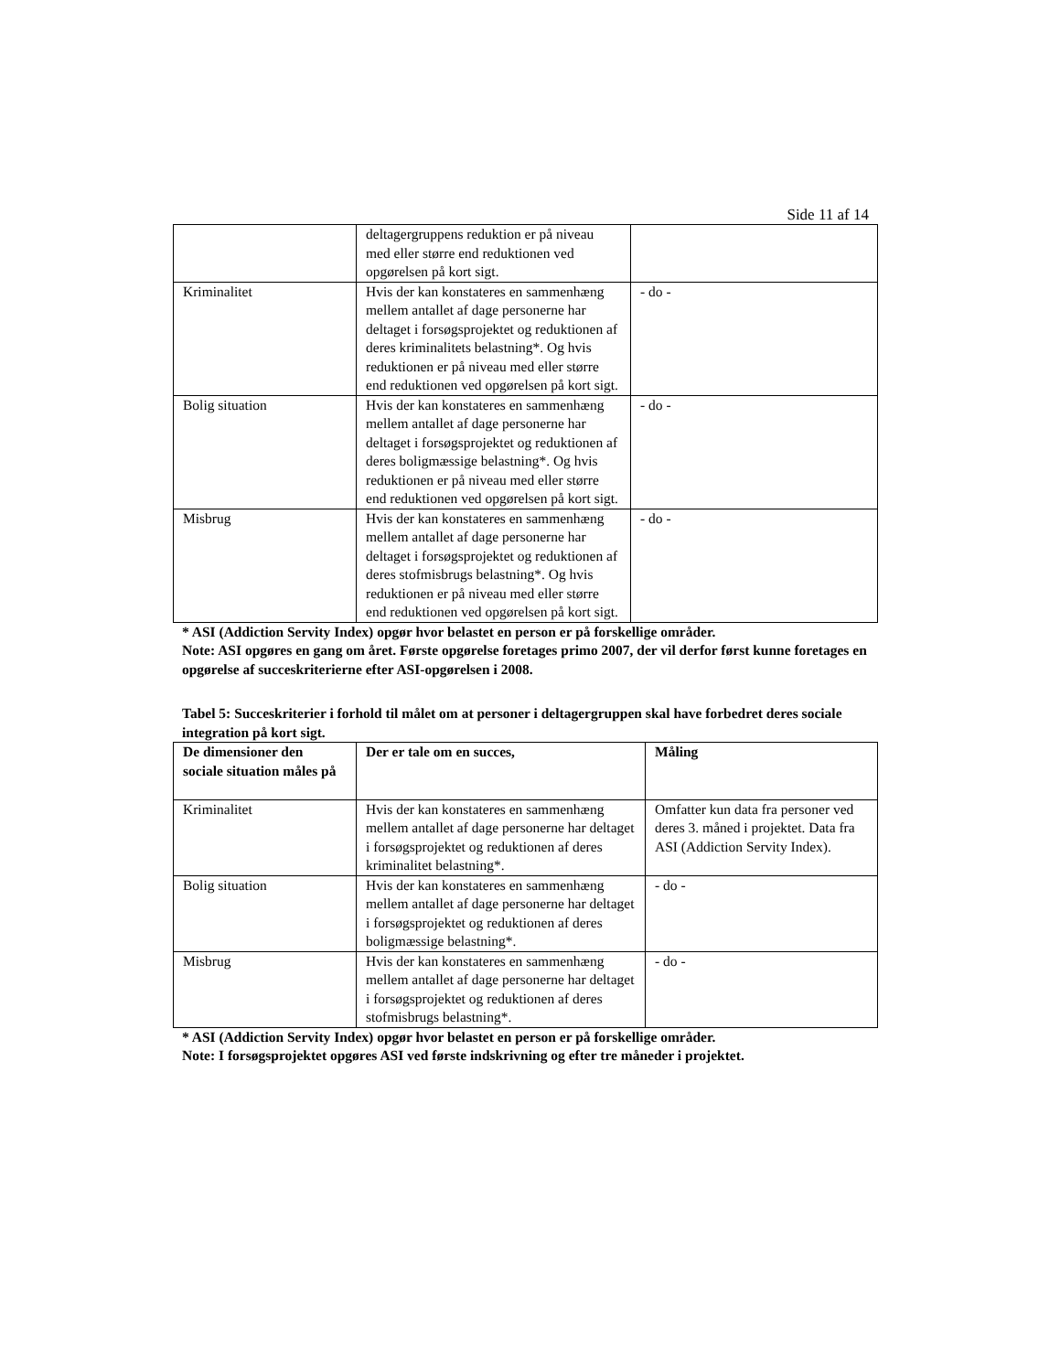Side 11 af 14
| | deltagergruppens reduktion er på niveau med eller større end reduktionen ved opgørelsen på kort sigt. | |
| Kriminalitet | Hvis der kan konstateres en sammenhæng mellem antallet af dage personerne har deltaget i forsøgsprojektet og reduktionen af deres kriminalitets belastning*. Og hvis reduktionen er på niveau med eller større end reduktionen ved opgørelsen på kort sigt. | - do - |
| Bolig situation | Hvis der kan konstateres en sammenhæng mellem antallet af dage personerne har deltaget i forsøgsprojektet og reduktionen af deres boligmæssige belastning*. Og hvis reduktionen er på niveau med eller større end reduktionen ved opgørelsen på kort sigt. | - do - |
| Misbrug | Hvis der kan konstateres en sammenhæng mellem antallet af dage personerne har deltaget i forsøgsprojektet og reduktionen af deres stofmisbrugs belastning*. Og hvis reduktionen er på niveau med eller større end reduktionen ved opgørelsen på kort sigt. | - do - |
* ASI (Addiction Servity Index) opgør hvor belastet en person er på forskellige områder.
Note: ASI opgøres en gang om året. Første opgørelse foretages primo 2007, der vil derfor først kunne foretages en opgørelse af succeskriterierne efter ASI-opgørelsen i 2008.
Tabel 5: Succeskriterier i forhold til målet om at personer i deltagergruppen skal have forbedret deres sociale integration på kort sigt.
| De dimensioner den sociale situation måles på | Der er tale om en succes, | Måling |
| --- | --- | --- |
| Kriminalitet | Hvis der kan konstateres en sammenhæng mellem antallet af dage personerne har deltaget i forsøgsprojektet og reduktionen af deres kriminalitet belastning*. | Omfatter kun data fra personer ved deres 3. måned i projektet. Data fra ASI (Addiction Servity Index). |
| Bolig situation | Hvis der kan konstateres en sammenhæng mellem antallet af dage personerne har deltaget i forsøgsprojektet og reduktionen af deres boligmæssige belastning*. | - do - |
| Misbrug | Hvis der kan konstateres en sammenhæng mellem antallet af dage personerne har deltaget i forsøgsprojektet og reduktionen af deres stofmisbrugs belastning*. | - do - |
* ASI (Addiction Servity Index) opgør hvor belastet en person er på forskellige områder.
Note: I forsøgsprojektet opgøres ASI ved første indskrivning og efter tre måneder i projektet.